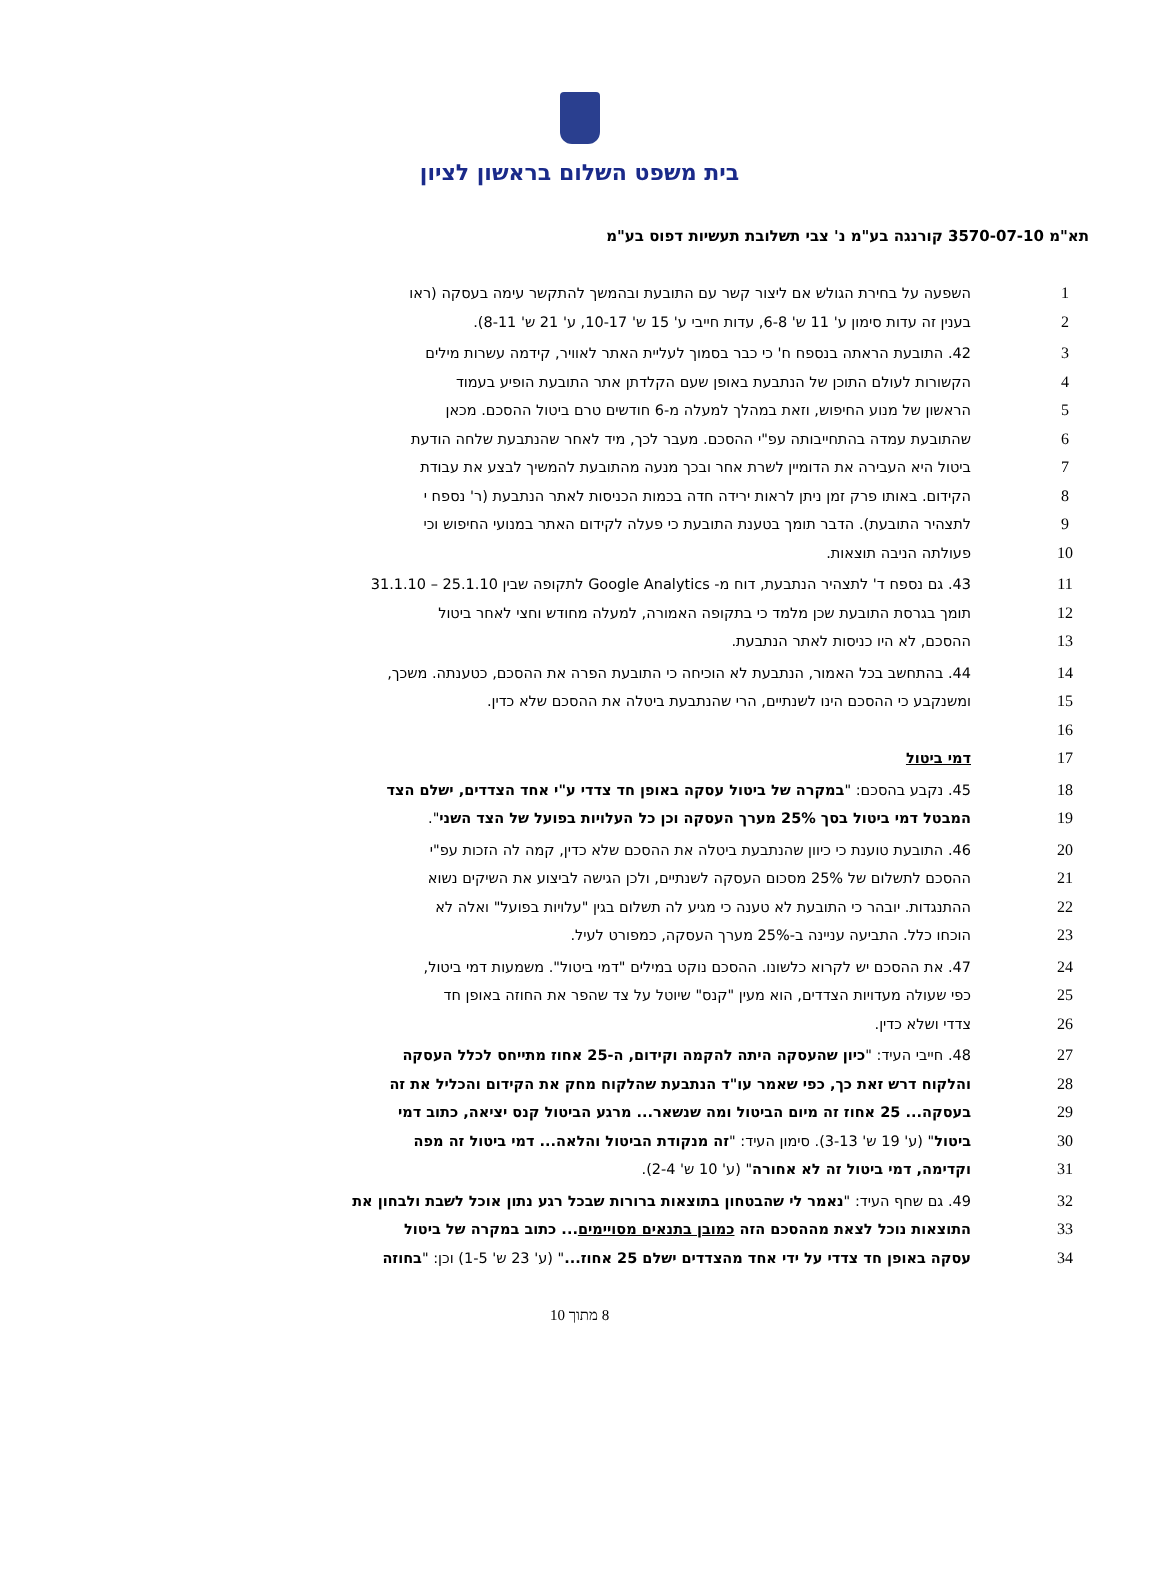בית משפט השלום בראשון לציון
תא"מ 3570-07-10 קורנגה בע"מ נ' צבי תשלובת תעשיות דפוס בע"מ
1 השפעה על בחירת הגולש אם ליצור קשר עם התובעת ובהמשך להתקשר עימה בעסקה (ראו
2 בענין זה עדות סימון ע' 11 ש' 6-8, עדות חייבי ע' 15 ש' 10-17, ע' 21 ש' 8-11).
3 42. התובעת הראתה בנספח ח' כי כבר בסמוך לעליית האתר לאוויר, קידמה עשרות מילים
4 הקשורות לעולם התוכן של הנתבעת באופן שעם הקלדתן אתר התובעת הופיע בעמוד
5 הראשון של מנוע החיפוש, וזאת במהלך למעלה מ-6 חודשים טרם ביטול ההסכם. מכאן
6 שהתובעת עמדה בהתחייבותה עפ"י ההסכם. מעבר לכך, מיד לאחר שהנתבעת שלחה הודעת
7 ביטול היא העבירה את הדומיין לשרת אחר ובכך מנעה מהתובעת להמשיך לבצע את עבודת
8 הקידום. באותו פרק זמן ניתן לראות ירידה חדה בכמות הכניסות לאתר הנתבעת (ר' נספח י
9 לתצהיר התובעת). הדבר תומך בטענת התובעת כי פעלה לקידום האתר במנועי החיפוש וכי
10 פעולתה הניבה תוצאות.
11 43. גם נספח ד' לתצהיר הנתבעת, דוח מ- Google Analytics לתקופה שבין 25.1.10 – 31.1.10
12 תומך בגרסת התובעת שכן מלמד כי בתקופה האמורה, למעלה מחודש וחצי לאחר ביטול
13 ההסכם, לא היו כניסות לאתר הנתבעת.
14 44. בהתחשב בכל האמור, הנתבעת לא הוכיחה כי התובעת הפרה את ההסכם, כטענתה. משכך,
15 ומשנקבע כי ההסכם הינו לשנתיים, הרי שהנתבעת ביטלה את ההסכם שלא כדין.
16
17 דמי ביטול
18 45. נקבע בהסכם: "במקרה של ביטול עסקה באופן חד צדדי ע"י אחד הצדדים, ישלם הצד
19 המבטל דמי ביטול בסך 25% מערך העסקה וכן כל העלויות בפועל של הצד השני".
20 46. התובעת טוענת כי כיוון שהנתבעת ביטלה את ההסכם שלא כדין, קמה לה הזכות עפ"י
21 ההסכם לתשלום של 25% מסכום העסקה לשנתיים, ולכן הגישה לביצוע את השיקים נשוא
22 ההתנגדות. יובהר כי התובעת לא טענה כי מגיע לה תשלום בגין "עלויות בפועל" ואלה לא
23 הוכחו כלל. התביעה עניינה ב-25% מערך העסקה, כמפורט לעיל.
24 47. את ההסכם יש לקרוא כלשונו. ההסכם נוקט במילים "דמי ביטול". משמעות דמי ביטול,
25 כפי שעולה מעדויות הצדדים, הוא מעין "קנס" שיוטל על צד שהפר את החוזה באופן חד
26 צדדי ושלא כדין.
27 48. חייבי העיד: "כיון שהעסקה היתה להקמה וקידום, ה-25 אחוז מתייחס לכלל העסקה
28 והלקוח דרש זאת כך, כפי שאמר עו"ד הנתבעת שהלקוח מחק את הקידום והכליל את זה
29 בעסקה... 25 אחוז זה מיום הביטול ומה שנשאר... מרגע הביטול קנס יציאה, כתוב דמי
30 ביטול" (ע' 19 ש' 3-13). סימון העיד: "זה מנקודת הביטול והלאה... דמי ביטול זה מפה
31 וקדימה, דמי ביטול זה לא אחורה" (ע' 10 ש' 2-4).
32 49. גם שחף העיד: "נאמר לי שהבטחון בתוצאות ברורות שבכל רגע נתון אוכל לשבת ולבחון את
33 התוצאות נוכל לצאת מההסכם הזה כמובן בתנאים מסויימים... כתוב במקרה של ביטול
34 עסקה באופן חד צדדי על ידי אחד מהצדדים ישלם 25 אחוז..." (ע' 23 ש' 1-5) וכן: "בחוזה
8 מתוך 10